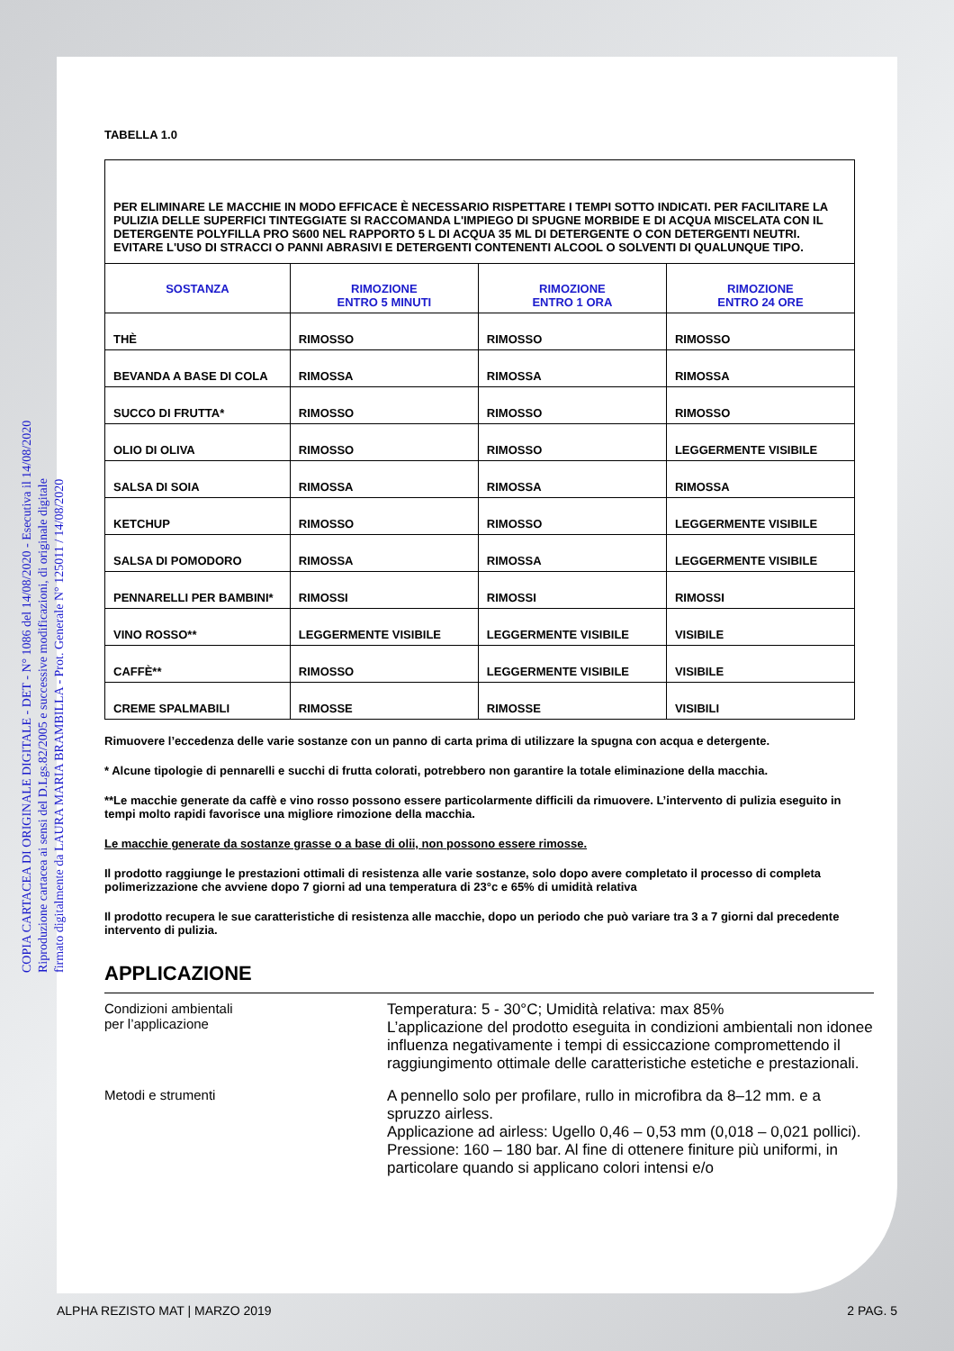COPIA CARTACEA DI ORIGINALE DIGITALE - DET - N° 1086 del 14/08/2020 - Esecutiva il 14/08/2020
Riproduzione cartacea ai sensi del D.Lgs.82/2005 e successive modificazioni, di originale digitale
firmato digitalmente da LAURA MARIA BRAMBILLA - Prot. Generale N° 125011 / 14/08/2020
TABELLA 1.0
| PER ELIMINARE LE MACCHIE IN MODO EFFICACE È NECESSARIO RISPETTARE I TEMPI SOTTO INDICATI. PER FACILITARE LA PULIZIA DELLE SUPERFICI TINTEGGIATE SI RACCOMANDA L'IMPIEGO DI SPUGNE MORBIDE E DI ACQUA MISCELATA CON IL DETERGENTE POLYFILLA PRO S600 NEL RAPPORTO 5 L DI ACQUA 35 ML DI DETERGENTE O CON DETERGENTI NEUTRI. EVITARE L'USO DI STRACCI O PANNI ABRASIVI E DETERGENTI CONTENENTI ALCOOL O SOLVENTI DI QUALUNQUE TIPO. | | | |
| SOSTANZA | RIMOZIONE ENTRO 5 MINUTI | RIMOZIONE ENTRO 1 ORA | RIMOZIONE ENTRO 24 ORE |
| THÈ | RIMOSSO | RIMOSSO | RIMOSSO |
| BEVANDA A BASE DI COLA | RIMOSSA | RIMOSSA | RIMOSSA |
| SUCCO DI FRUTTA* | RIMOSSO | RIMOSSO | RIMOSSO |
| OLIO DI OLIVA | RIMOSSO | RIMOSSO | LEGGERMENTE VISIBILE |
| SALSA DI SOIA | RIMOSSA | RIMOSSA | RIMOSSA |
| KETCHUP | RIMOSSO | RIMOSSO | LEGGERMENTE VISIBILE |
| SALSA DI POMODORO | RIMOSSA | RIMOSSA | LEGGERMENTE VISIBILE |
| PENNARELLI PER BAMBINI* | RIMOSSI | RIMOSSI | RIMOSSI |
| VINO ROSSO** | LEGGERMENTE VISIBILE | LEGGERMENTE VISIBILE | VISIBILE |
| CAFFÈ** | RIMOSSO | LEGGERMENTE VISIBILE | VISIBILE |
| CREME SPALMABILI | RIMOSSE | RIMOSSE | VISIBILI |
Rimuovere l’eccedenza delle varie sostanze con un panno di carta prima di utilizzare la spugna con acqua e detergente.
* Alcune tipologie di pennarelli e succhi di frutta colorati, potrebbero non garantire la totale eliminazione della macchia.
**Le macchie generate da caffè e vino rosso possono essere particolarmente difficili da rimuovere. L’intervento di pulizia eseguito in tempi molto rapidi favorisce una migliore rimozione della macchia.
Le macchie generate da sostanze grasse o a base di olii, non possono essere rimosse.
Il prodotto raggiunge le prestazioni ottimali di resistenza alle varie sostanze, solo dopo avere completato il processo di completa polimerizzazione che avviene dopo 7 giorni ad una temperatura di 23°c e 65% di umidità relativa
Il prodotto recupera le sue caratteristiche di resistenza alle macchie, dopo un periodo che può variare tra 3 a 7 giorni dal precedente intervento di pulizia.
APPLICAZIONE
Condizioni ambientali
per l’applicazione
Temperatura: 5 - 30°C; Umidità relativa: max 85%
L’applicazione del prodotto eseguita in condizioni ambientali non idonee influenza negativamente i tempi di essiccazione compromettendo il raggiungimento ottimale delle caratteristiche estetiche e prestazionali.
Metodi e strumenti
A pennello solo per profilare, rullo in microfibra da 8–12 mm. e a spruzzo airless.
Applicazione ad airless: Ugello 0,46 – 0,53 mm (0,018 – 0,021 pollici). Pressione: 160 – 180 bar. Al fine di ottenere finiture più uniformi, in particolare quando si applicano colori intensi e/o
ALPHA REZISTO MAT | MARZO 2019 2 PAG. 5